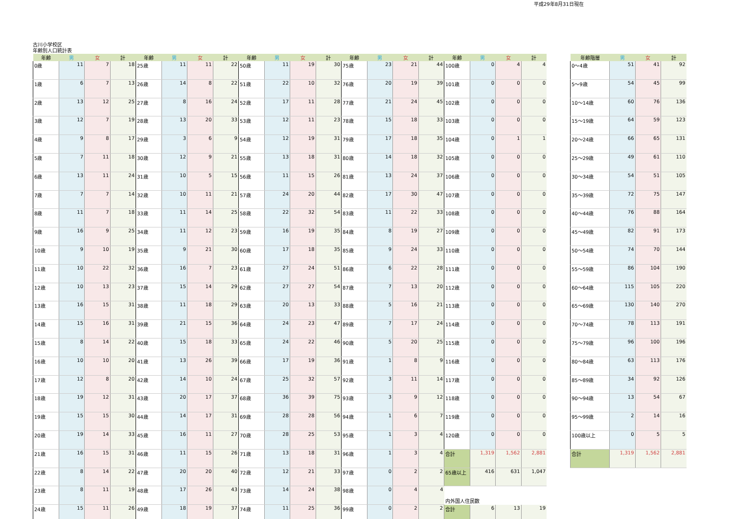平成29年8月31日現在
古川小学校区
年齢別人口統計表
| 年齢 | 男 | 女 | 計 | 年齢 | 男 | 女 | 計 | 年齢 | 男 | 女 | 計 | 年齢 | 男 | 女 | 計 | 年齢 | 男 | 女 | 計 |
| --- | --- | --- | --- | --- | --- | --- | --- | --- | --- | --- | --- | --- | --- | --- | --- | --- | --- | --- | --- |
| 0歳 | 11 | 7 | 18 | 25歳 | 11 | 11 | 22 | 50歳 | 11 | 19 | 30 | 75歳 | 23 | 21 | 44 | 100歳 | 0 | 4 | 4 |
| 1歳 | 6 | 7 | 13 | 26歳 | 14 | 8 | 22 | 51歳 | 22 | 10 | 32 | 76歳 | 20 | 19 | 39 | 101歳 | 0 | 0 | 0 |
| 2歳 | 13 | 12 | 25 | 27歳 | 8 | 16 | 24 | 52歳 | 17 | 11 | 28 | 77歳 | 21 | 24 | 45 | 102歳 | 0 | 0 | 0 |
| 3歳 | 12 | 7 | 19 | 28歳 | 13 | 20 | 33 | 53歳 | 12 | 11 | 23 | 78歳 | 15 | 18 | 33 | 103歳 | 0 | 0 | 0 |
| 4歳 | 9 | 8 | 17 | 29歳 | 3 | 6 | 9 | 54歳 | 12 | 19 | 31 | 79歳 | 17 | 18 | 35 | 104歳 | 0 | 1 | 1 |
| 5歳 | 7 | 11 | 18 | 30歳 | 12 | 9 | 21 | 55歳 | 13 | 18 | 31 | 80歳 | 14 | 18 | 32 | 105歳 | 0 | 0 | 0 |
| 6歳 | 13 | 11 | 24 | 31歳 | 10 | 5 | 15 | 56歳 | 11 | 15 | 26 | 81歳 | 13 | 24 | 37 | 106歳 | 0 | 0 | 0 |
| 7歳 | 7 | 7 | 14 | 32歳 | 10 | 11 | 21 | 57歳 | 24 | 20 | 44 | 82歳 | 17 | 30 | 47 | 107歳 | 0 | 0 | 0 |
| 8歳 | 11 | 7 | 18 | 33歳 | 11 | 14 | 25 | 58歳 | 22 | 32 | 54 | 83歳 | 11 | 22 | 33 | 108歳 | 0 | 0 | 0 |
| 9歳 | 16 | 9 | 25 | 34歳 | 11 | 12 | 23 | 59歳 | 16 | 19 | 35 | 84歳 | 8 | 19 | 27 | 109歳 | 0 | 0 | 0 |
| 10歳 | 9 | 10 | 19 | 35歳 | 9 | 21 | 30 | 60歳 | 17 | 18 | 35 | 85歳 | 9 | 24 | 33 | 110歳 | 0 | 0 | 0 |
| 11歳 | 10 | 22 | 32 | 36歳 | 16 | 7 | 23 | 61歳 | 27 | 24 | 51 | 86歳 | 6 | 22 | 28 | 111歳 | 0 | 0 | 0 |
| 12歳 | 10 | 13 | 23 | 37歳 | 15 | 14 | 29 | 62歳 | 27 | 27 | 54 | 87歳 | 7 | 13 | 20 | 112歳 | 0 | 0 | 0 |
| 13歳 | 16 | 15 | 31 | 38歳 | 11 | 18 | 29 | 63歳 | 20 | 13 | 33 | 88歳 | 5 | 16 | 21 | 113歳 | 0 | 0 | 0 |
| 14歳 | 15 | 16 | 31 | 39歳 | 21 | 15 | 36 | 64歳 | 24 | 23 | 47 | 89歳 | 7 | 17 | 24 | 114歳 | 0 | 0 | 0 |
| 15歳 | 8 | 14 | 22 | 40歳 | 15 | 18 | 33 | 65歳 | 24 | 22 | 46 | 90歳 | 5 | 20 | 25 | 115歳 | 0 | 0 | 0 |
| 16歳 | 10 | 10 | 20 | 41歳 | 13 | 26 | 39 | 66歳 | 17 | 19 | 36 | 91歳 | 1 | 8 | 9 | 116歳 | 0 | 0 | 0 |
| 17歳 | 12 | 8 | 20 | 42歳 | 14 | 10 | 24 | 67歳 | 25 | 32 | 57 | 92歳 | 3 | 11 | 14 | 117歳 | 0 | 0 | 0 |
| 18歳 | 19 | 12 | 31 | 43歳 | 20 | 17 | 37 | 68歳 | 36 | 39 | 75 | 93歳 | 3 | 9 | 12 | 118歳 | 0 | 0 | 0 |
| 19歳 | 15 | 15 | 30 | 44歳 | 14 | 17 | 31 | 69歳 | 28 | 28 | 56 | 94歳 | 1 | 6 | 7 | 119歳 | 0 | 0 | 0 |
| 20歳 | 19 | 14 | 33 | 45歳 | 16 | 11 | 27 | 70歳 | 28 | 25 | 53 | 95歳 | 1 | 3 | 4 | 120歳 | 0 | 0 | 0 |
| 21歳 | 16 | 15 | 31 | 46歳 | 11 | 15 | 26 | 71歳 | 13 | 18 | 31 | 96歳 | 1 | 3 | 4 | 合計 | 1,319 | 1,562 | 2,881 |
| 22歳 | 8 | 14 | 22 | 47歳 | 20 | 20 | 40 | 72歳 | 12 | 21 | 33 | 97歳 | 0 | 2 | 2 | 65歳以上 | 416 | 631 | 1,047 |
| 23歳 | 8 | 11 | 19 | 48歳 | 17 | 26 | 43 | 73歳 | 14 | 24 | 38 | 98歳 | 0 | 4 | 4 | 内外国人住民数 | | | |
| 24歳 | 15 | 11 | 26 | 49歳 | 18 | 19 | 37 | 74歳 | 11 | 25 | 36 | 99歳 | 0 | 2 | 2 | 合計 | 6 | 13 | 19 |
| 年齢階層 | 男 | 女 | 計 |
| --- | --- | --- | --- |
| 0～4歳 | 51 | 41 | 92 |
| 5～9歳 | 54 | 45 | 99 |
| 10～14歳 | 60 | 76 | 136 |
| 15～19歳 | 64 | 59 | 123 |
| 20～24歳 | 66 | 65 | 131 |
| 25～29歳 | 49 | 61 | 110 |
| 30～34歳 | 54 | 51 | 105 |
| 35～39歳 | 72 | 75 | 147 |
| 40～44歳 | 76 | 88 | 164 |
| 45～49歳 | 82 | 91 | 173 |
| 50～54歳 | 74 | 70 | 144 |
| 55～59歳 | 86 | 104 | 190 |
| 60～64歳 | 115 | 105 | 220 |
| 65～69歳 | 130 | 140 | 270 |
| 70～74歳 | 78 | 113 | 191 |
| 75～79歳 | 96 | 100 | 196 |
| 80～84歳 | 63 | 113 | 176 |
| 85～89歳 | 34 | 92 | 126 |
| 90～94歳 | 13 | 54 | 67 |
| 95～99歳 | 2 | 14 | 16 |
| 100歳以上 | 0 | 5 | 5 |
| 合計 | 1,319 | 1,562 | 2,881 |